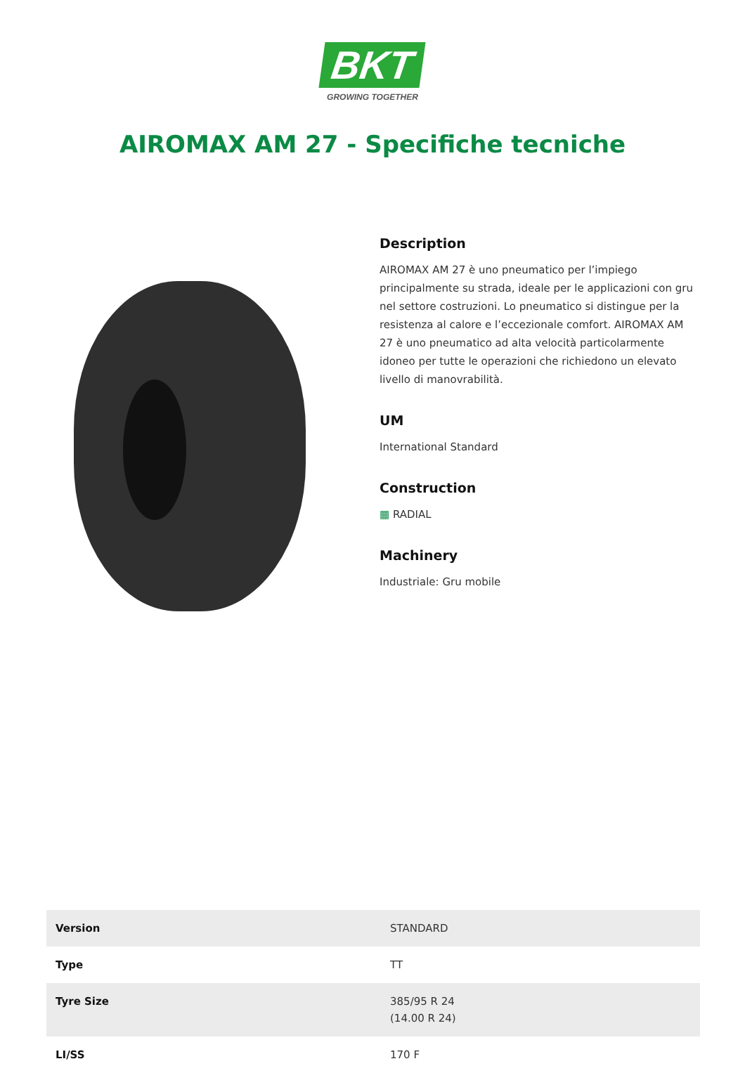BKT
GROWING TOGETHER
AIROMAX AM 27 - Specifiche tecniche
Description
AIROMAX AM 27 è uno pneumatico per l’impiego principalmente su strada, ideale per le applicazioni con gru nel settore costruzioni. Lo pneumatico si distingue per la resistenza al calore e l’eccezionale comfort. AIROMAX AM 27 è uno pneumatico ad alta velocità particolarmente idoneo per tutte le operazioni che richiedono un elevato livello di manovrabilità.
UM
International Standard
Construction
▦ RADIAL
Machinery
Industriale: Gru mobile
| Version | STANDARD |
| Type | TT |
| Tyre Size | 385/95 R 24 (14.00 R 24) |
| LI/SS | 170 F |